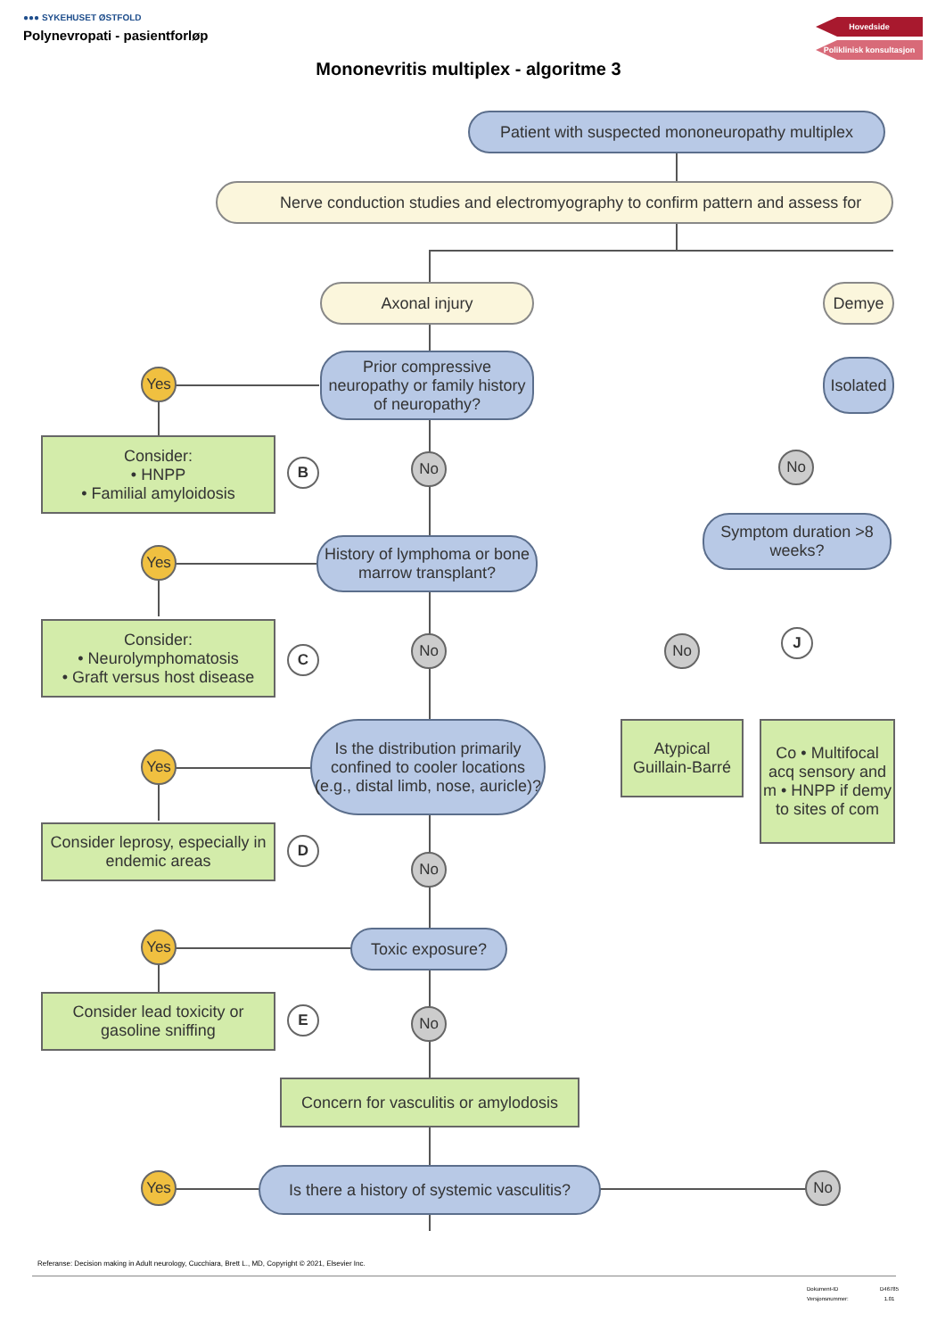●●● SYKEHUSET ØSTFOLD
Polynevropati - pasientforløp
Hovedside
Poliklinisk konsultasjon
Mononevritis multiplex - algoritme 3
Patient with suspected mononeuropathy multiplex
Nerve conduction studies and electromyography to confirm pattern and assess for
Axonal injury Demye
Prior compressive neuropathy or family history of neuropathy?
Isolated
Yes
Consider:
• HNPP
• Familial amyloidosis
B No No
Symptom duration >8 weeks?
History of lymphoma or bone marrow transplant?
Yes
Consider:
• Neurolymphomatosis
• Graft versus host disease
C
No No J
Is the distribution primarily confined to cooler locations (e.g., distal limb, nose, auricle)?
Atypical Guillain-Barré
Co • Multifocal acq sensory and m • HNPP if demy to sites of com
Yes
Consider leprosy, especially in endemic areas
D
No
Toxic exposure?
Yes
Consider lead toxicity or gasoline sniffing
E No
Concern for vasculitis or amylodosis
Is there a history of systemic vasculitis?
Yes No
Referanse: Decision making in Adult neurology, Cucchiara, Brett L., MD, Copyright © 2021, Elsevier Inc.
Dokument-ID D46785
Versjonsnummer: 1.01